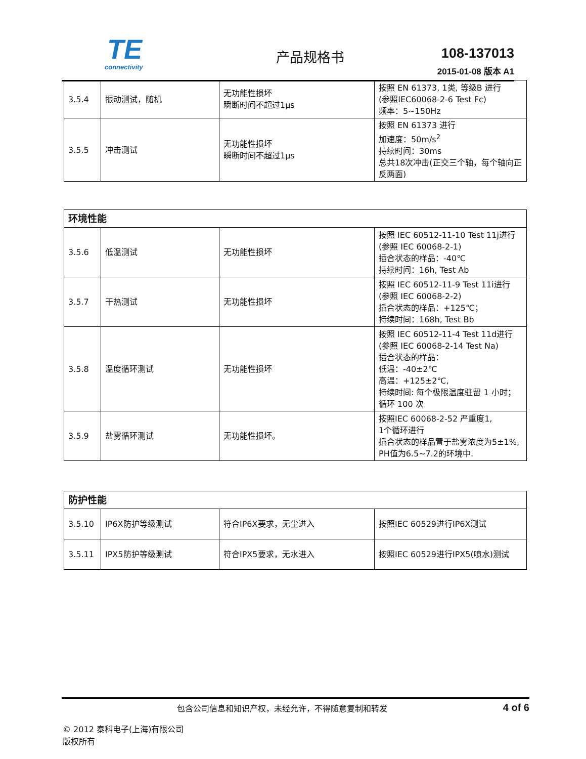TE
connectivity
产品规格书 108-137013
2015-01-08 版本 A1
| 3.5.4 | 振动测试，随机 | 无功能性损坏 瞬断时间不超过1μs | 按照 EN 61373, 1类, 等级B 进行 (参照IEC60068-2-6 Test Fc) 频率：5~150Hz |
| 3.5.5 | 冲击测试 | 无功能性损坏 瞬断时间不超过1μs | 按照 EN 61373 进行 加速度：50m/s<sup>2</sup> 持续时间：30ms 总共18次冲击(正交三个轴，每个轴向正反两面) |
| 环境性能 | | | |
| --- | --- | --- | --- |
| 3.5.6 | 低温测试 | 无功能性损坏 | 按照 IEC 60512-11-10 Test 11j进行 (参照 IEC 60068-2-1) 插合状态的样品：-40℃ 持续时间：16h, Test Ab |
| 3.5.7 | 干热测试 | 无功能性损坏 | 按照 IEC 60512-11-9 Test 11i进行 (参照 IEC 60068-2-2) 插合状态的样品：+125℃； 持续时间：168h, Test Bb |
| 3.5.8 | 温度循环测试 | 无功能性损坏 | 按照 IEC 60512-11-4 Test 11d进行 (参照 IEC 60068-2-14 Test Na) 插合状态的样品： 低温：-40±2℃ 高温：+125±2℃, 持续时间: 每个极限温度驻留 1 小时； 循环 100 次 |
| 3.5.9 | 盐雾循环测试 | 无功能性损坏。 | 按照IEC 60068-2-52 严重度1, 1个循环进行 插合状态的样品置于盐雾浓度为5±1%, PH值为6.5~7.2的环境中. |
| 防护性能 | | | |
| --- | --- | --- | --- |
| 3.5.10 | IP6X防护等级测试 | 符合IP6X要求，无尘进入 | 按照IEC 60529进行IP6X测试 |
| 3.5.11 | IPX5防护等级测试 | 符合IPX5要求，无水进入 | 按照IEC 60529进行IPX5(喷水)测试 |
包含公司信息和知识产权，未经允许，不得随意复制和转发
4 of 6
© 2012 泰科电子(上海)有限公司
版权所有